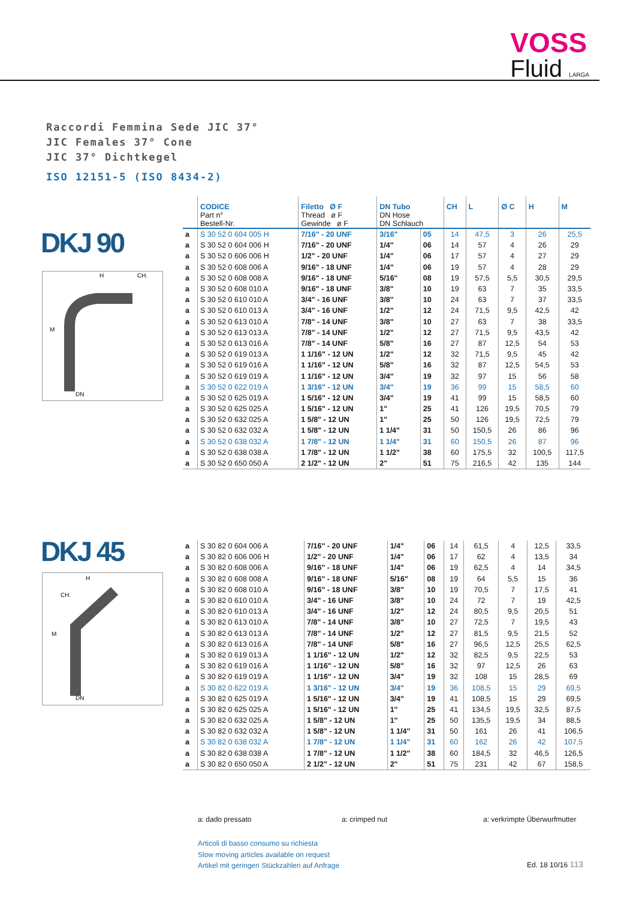VOSS
Fluid LARGA
Raccordi Femmina Sede JIC 37°
JIC Females 37° Cone
JIC 37° Dichtkegel
ISO 12151-5 (ISO 8434-2)
DKJ 90
H
CH.
M
DN
DKJ 45
H
CH.
M
DN
| | CODICE Part n° Bestell-Nr. | Filetto Ø F Thread ø F Gewinde ø F | DN Tubo DN Hose DN Schlauch | | CH | L | Ø C | H | M |
| --- | --- | --- | --- | --- | --- | --- | --- | --- | --- |
| a | S 30 52 0 604 005 H | 7/16" - 20 UNF | 3/16" | 05 | 14 | 47,5 | 3 | 26 | 25,5 |
| a | S 30 52 0 604 006 H | 7/16" - 20 UNF | 1/4" | 06 | 14 | 57 | 4 | 26 | 29 |
| a | S 30 52 0 606 006 H | 1/2" - 20 UNF | 1/4" | 06 | 17 | 57 | 4 | 27 | 29 |
| a | S 30 52 0 608 006 A | 9/16" - 18 UNF | 1/4" | 06 | 19 | 57 | 4 | 28 | 29 |
| a | S 30 52 0 608 008 A | 9/16" - 18 UNF | 5/16" | 08 | 19 | 57,5 | 5,5 | 30,5 | 29,5 |
| a | S 30 52 0 608 010 A | 9/16" - 18 UNF | 3/8" | 10 | 19 | 63 | 7 | 35 | 33,5 |
| a | S 30 52 0 610 010 A | 3/4" - 16 UNF | 3/8" | 10 | 24 | 63 | 7 | 37 | 33,5 |
| a | S 30 52 0 610 013 A | 3/4" - 16 UNF | 1/2" | 12 | 24 | 71,5 | 9,5 | 42,5 | 42 |
| a | S 30 52 0 613 010 A | 7/8" - 14 UNF | 3/8" | 10 | 27 | 63 | 7 | 38 | 33,5 |
| a | S 30 52 0 613 013 A | 7/8" - 14 UNF | 1/2" | 12 | 27 | 71,5 | 9,5 | 43,5 | 42 |
| a | S 30 52 0 613 016 A | 7/8" - 14 UNF | 5/8" | 16 | 27 | 87 | 12,5 | 54 | 53 |
| a | S 30 52 0 619 013 A | 1 1/16" - 12 UN | 1/2" | 12 | 32 | 71,5 | 9,5 | 45 | 42 |
| a | S 30 52 0 619 016 A | 1 1/16" - 12 UN | 5/8" | 16 | 32 | 87 | 12,5 | 54,5 | 53 |
| a | S 30 52 0 619 019 A | 1 1/16" - 12 UN | 3/4" | 19 | 32 | 97 | 15 | 56 | 58 |
| a | S 30 52 0 622 019 A | 1 3/16" - 12 UN | 3/4" | 19 | 36 | 99 | 15 | 58,5 | 60 |
| a | S 30 52 0 625 019 A | 1 5/16" - 12 UN | 3/4" | 19 | 41 | 99 | 15 | 58,5 | 60 |
| a | S 30 52 0 625 025 A | 1 5/16" - 12 UN | 1" | 25 | 41 | 126 | 19,5 | 70,5 | 79 |
| a | S 30 52 0 632 025 A | 1 5/8" - 12 UN | 1" | 25 | 50 | 126 | 19,5 | 72,5 | 79 |
| a | S 30 52 0 632 032 A | 1 5/8" - 12 UN | 1 1/4" | 31 | 50 | 150,5 | 26 | 86 | 96 |
| a | S 30 52 0 638 032 A | 1 7/8" - 12 UN | 1 1/4" | 31 | 60 | 150,5 | 26 | 87 | 96 |
| a | S 30 52 0 638 038 A | 1 7/8" - 12 UN | 1 1/2" | 38 | 60 | 175,5 | 32 | 100,5 | 117,5 |
| a | S 30 52 0 650 050 A | 2 1/2" - 12 UN | 2" | 51 | 75 | 216,5 | 42 | 135 | 144 |
| a | S 30 82 0 604 006 A | 7/16" - 20 UNF | 1/4" | 06 | 14 | 61,5 | 4 | 12,5 | 33,5 |
| a | S 30 82 0 606 006 H | 1/2" - 20 UNF | 1/4" | 06 | 17 | 62 | 4 | 13,5 | 34 |
| a | S 30 82 0 608 006 A | 9/16" - 18 UNF | 1/4" | 06 | 19 | 62,5 | 4 | 14 | 34,5 |
| a | S 30 82 0 608 008 A | 9/16" - 18 UNF | 5/16" | 08 | 19 | 64 | 5,5 | 15 | 36 |
| a | S 30 82 0 608 010 A | 9/16" - 18 UNF | 3/8" | 10 | 19 | 70,5 | 7 | 17,5 | 41 |
| a | S 30 82 0 610 010 A | 3/4" - 16 UNF | 3/8" | 10 | 24 | 72 | 7 | 19 | 42,5 |
| a | S 30 82 0 610 013 A | 3/4" - 16 UNF | 1/2" | 12 | 24 | 80,5 | 9,5 | 20,5 | 51 |
| a | S 30 82 0 613 010 A | 7/8" - 14 UNF | 3/8" | 10 | 27 | 72,5 | 7 | 19,5 | 43 |
| a | S 30 82 0 613 013 A | 7/8" - 14 UNF | 1/2" | 12 | 27 | 81,5 | 9,5 | 21,5 | 52 |
| a | S 30 82 0 613 016 A | 7/8" - 14 UNF | 5/8" | 16 | 27 | 96,5 | 12,5 | 25,5 | 62,5 |
| a | S 30 82 0 619 013 A | 1 1/16" - 12 UN | 1/2" | 12 | 32 | 82,5 | 9,5 | 22,5 | 53 |
| a | S 30 82 0 619 016 A | 1 1/16" - 12 UN | 5/8" | 16 | 32 | 97 | 12,5 | 26 | 63 |
| a | S 30 82 0 619 019 A | 1 1/16" - 12 UN | 3/4" | 19 | 32 | 108 | 15 | 28,5 | 69 |
| a | S 30 82 0 622 019 A | 1 3/16" - 12 UN | 3/4" | 19 | 36 | 108,5 | 15 | 29 | 69,5 |
| a | S 30 82 0 625 019 A | 1 5/16" - 12 UN | 3/4" | 19 | 41 | 108,5 | 15 | 29 | 69,5 |
| a | S 30 82 0 625 025 A | 1 5/16" - 12 UN | 1" | 25 | 41 | 134,5 | 19,5 | 32,5 | 87,5 |
| a | S 30 82 0 632 025 A | 1 5/8" - 12 UN | 1" | 25 | 50 | 135,5 | 19,5 | 34 | 88,5 |
| a | S 30 82 0 632 032 A | 1 5/8" - 12 UN | 1 1/4" | 31 | 50 | 161 | 26 | 41 | 106,5 |
| a | S 30 82 0 638 032 A | 1 7/8" - 12 UN | 1 1/4" | 31 | 60 | 162 | 26 | 42 | 107,5 |
| a | S 30 82 0 638 038 A | 1 7/8" - 12 UN | 1 1/2" | 38 | 60 | 184,5 | 32 | 46,5 | 126,5 |
| a | S 30 82 0 650 050 A | 2 1/2" - 12 UN | 2" | 51 | 75 | 231 | 42 | 67 | 158,5 |
a: dado pressato a: crimped nut a: verkrimpte Überwurfmutter
Articoli di basso consumo su richiesta
Slow moving articles available on request
Artikel mit geringen Stückzahlen auf Anfrage
Ed. 18 10/16 113